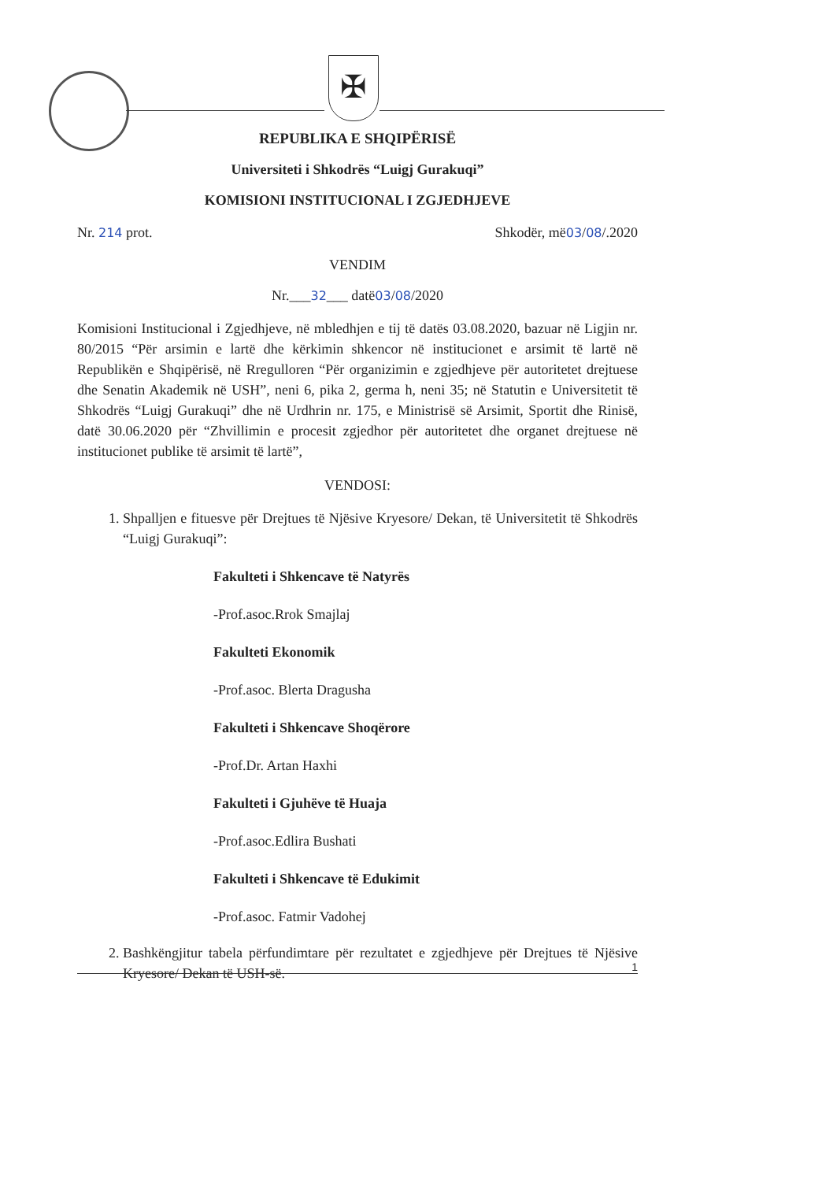✠
REPUBLIKA E SHQIPËRISË
Universiteti i Shkodrës “Luigj Gurakuqi”
KOMISIONI INSTITUCIONAL I ZGJEDHJEVE
Nr. 214 prot. Shkodër, më03/08/.2020
VENDIM
Nr.___32___ datë03/08/2020
Komisioni Institucional i Zgjedhjeve, në mbledhjen e tij të datës 03.08.2020, bazuar në Ligjin nr. 80/2015 “Për arsimin e lartë dhe kërkimin shkencor në institucionet e arsimit të lartë në Republikën e Shqipërisë, në Rregulloren “Për organizimin e zgjedhjeve për autoritetet drejtuese dhe Senatin Akademik në USH”, neni 6, pika 2, germa h, neni 35; në Statutin e Universitetit të Shkodrës “Luigj Gurakuqi” dhe në Urdhrin nr. 175, e Ministrisë së Arsimit, Sportit dhe Rinisë, datë 30.06.2020 për “Zhvillimin e procesit zgjedhor për autoritetet dhe organet drejtuese në institucionet publike të arsimit të lartë”,
VENDOSI:
1. Shpalljen e fituesve për Drejtues të Njësive Kryesore/ Dekan, të Universitetit të Shkodrës “Luigj Gurakuqi”:
Fakulteti i Shkencave të Natyrës
-Prof.asoc.Rrok Smajlaj
Fakulteti Ekonomik
-Prof.asoc. Blerta Dragusha
Fakulteti i Shkencave Shoqërore
-Prof.Dr. Artan Haxhi
Fakulteti i Gjuhëve të Huaja
-Prof.asoc.Edlira Bushati
Fakulteti i Shkencave të Edukimit
-Prof.asoc. Fatmir Vadohej
2. Bashkëngjitur tabela përfundimtare për rezultatet e zgjedhjeve për Drejtues të Njësive Kryesore/ Dekan të USH-së.
1